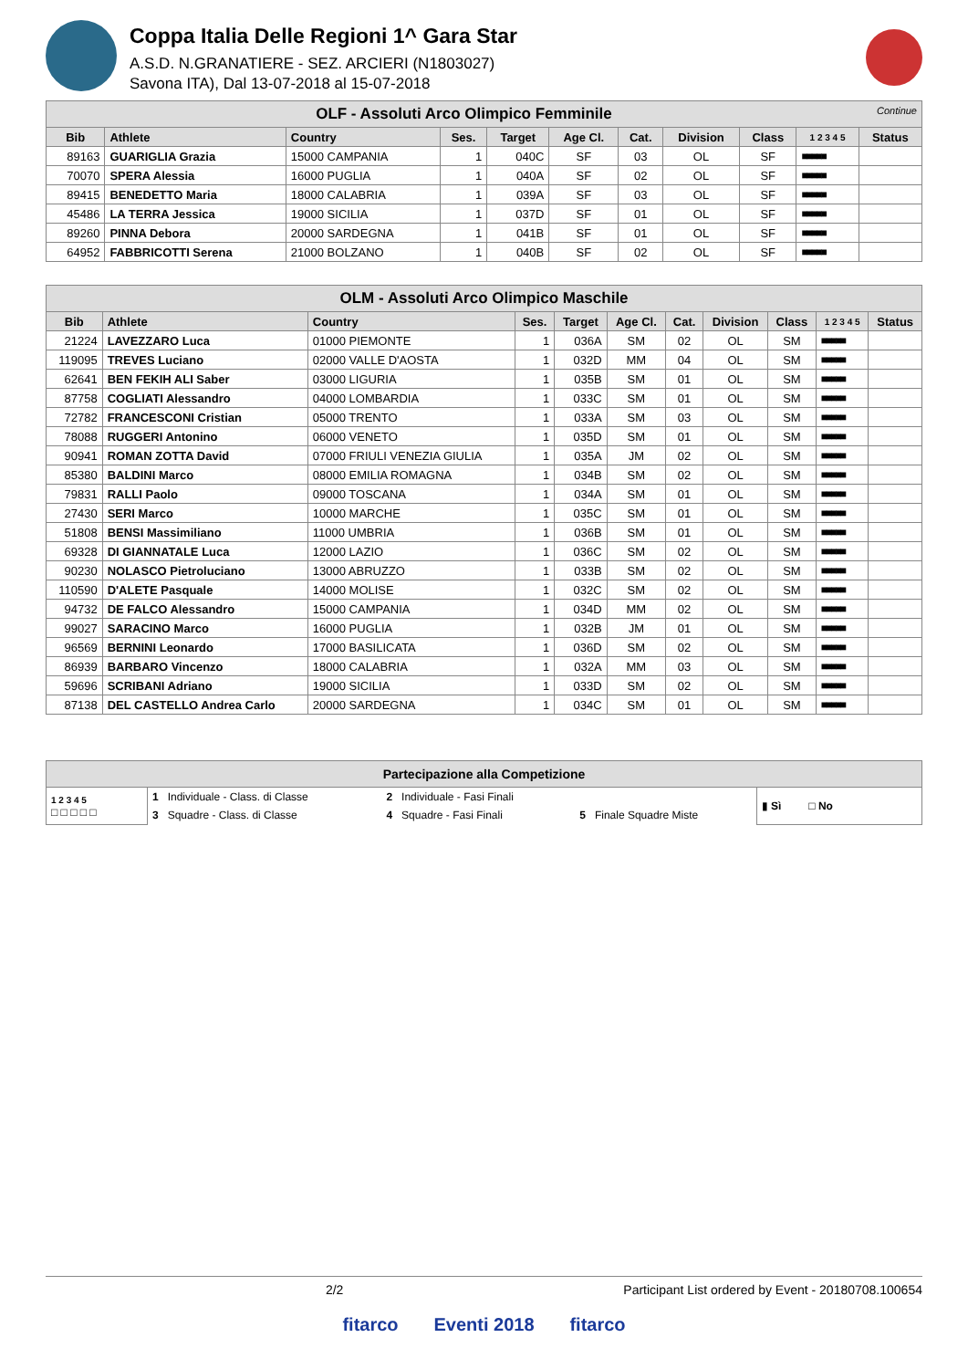Coppa Italia Delle Regioni 1^ Gara Star
A.S.D. N.GRANATIERE - SEZ. ARCIERI (N1803027)
Savona ITA), Dal 13-07-2018 al 15-07-2018
| OLF - Assoluti Arco Olimpico Femminile Continue | | | | | | | | | | |
| Bib | Athlete | Country | Ses. | Target | Age Cl. | Cat. | Division | Class | 1 2 3 4 5 | Status |
| 89163 | GUARIGLIA Grazia | 15000 CAMPANIA | 1 | 040C | SF | 03 | OL | SF | ■■■■■ | |
| 70070 | SPERA Alessia | 16000 PUGLIA | 1 | 040A | SF | 02 | OL | SF | ■■■■■ | |
| 89415 | BENEDETTO Maria | 18000 CALABRIA | 1 | 039A | SF | 03 | OL | SF | ■■■■■ | |
| 45486 | LA TERRA Jessica | 19000 SICILIA | 1 | 037D | SF | 01 | OL | SF | ■■■■■ | |
| 89260 | PINNA Debora | 20000 SARDEGNA | 1 | 041B | SF | 01 | OL | SF | ■■■■■ | |
| 64952 | FABBRICOTTI Serena | 21000 BOLZANO | 1 | 040B | SF | 02 | OL | SF | ■■■■■ | |
| OLM - Assoluti Arco Olimpico Maschile | | | | | | | | | | |
| Bib | Athlete | Country | Ses. | Target | Age Cl. | Cat. | Division | Class | 1 2 3 4 5 | Status |
| 21224 | LAVEZZARO Luca | 01000 PIEMONTE | 1 | 036A | SM | 02 | OL | SM | ■■■■■ | |
| 119095 | TREVES Luciano | 02000 VALLE D'AOSTA | 1 | 032D | MM | 04 | OL | SM | ■■■■■ | |
| 62641 | BEN FEKIH ALI Saber | 03000 LIGURIA | 1 | 035B | SM | 01 | OL | SM | ■■■■■ | |
| 87758 | COGLIATI Alessandro | 04000 LOMBARDIA | 1 | 033C | SM | 01 | OL | SM | ■■■■■ | |
| 72782 | FRANCESCONI Cristian | 05000 TRENTO | 1 | 033A | SM | 03 | OL | SM | ■■■■■ | |
| 78088 | RUGGERI Antonino | 06000 VENETO | 1 | 035D | SM | 01 | OL | SM | ■■■■■ | |
| 90941 | ROMAN ZOTTA David | 07000 FRIULI VENEZIA GIULIA | 1 | 035A | JM | 02 | OL | SM | ■■■■■ | |
| 85380 | BALDINI Marco | 08000 EMILIA ROMAGNA | 1 | 034B | SM | 02 | OL | SM | ■■■■■ | |
| 79831 | RALLI Paolo | 09000 TOSCANA | 1 | 034A | SM | 01 | OL | SM | ■■■■■ | |
| 27430 | SERI Marco | 10000 MARCHE | 1 | 035C | SM | 01 | OL | SM | ■■■■■ | |
| 51808 | BENSI Massimiliano | 11000 UMBRIA | 1 | 036B | SM | 01 | OL | SM | ■■■■■ | |
| 69328 | DI GIANNATALE Luca | 12000 LAZIO | 1 | 036C | SM | 02 | OL | SM | ■■■■■ | |
| 90230 | NOLASCO Pietroluciano | 13000 ABRUZZO | 1 | 033B | SM | 02 | OL | SM | ■■■■■ | |
| 110590 | D'ALETE Pasquale | 14000 MOLISE | 1 | 032C | SM | 02 | OL | SM | ■■■■■ | |
| 94732 | DE FALCO Alessandro | 15000 CAMPANIA | 1 | 034D | MM | 02 | OL | SM | ■■■■■ | |
| 99027 | SARACINO Marco | 16000 PUGLIA | 1 | 032B | JM | 01 | OL | SM | ■■■■■ | |
| 96569 | BERNINI Leonardo | 17000 BASILICATA | 1 | 036D | SM | 02 | OL | SM | ■■■■■ | |
| 86939 | BARBARO Vincenzo | 18000 CALABRIA | 1 | 032A | MM | 03 | OL | SM | ■■■■■ | |
| 59696 | SCRIBANI Adriano | 19000 SICILIA | 1 | 033D | SM | 02 | OL | SM | ■■■■■ | |
| 87138 | DEL CASTELLO Andrea Carlo | 20000 SARDEGNA | 1 | 034C | SM | 01 | OL | SM | ■■■■■ | |
| Partecipazione alla Competizione | | | | |
| 1 2 3 4 5 □ □ □ □ □ | 1 Individuale - Class. di Classe | 2 Individuale - Fasi Finali | | ▮ Sì □ No |
| | 3 Squadre - Class. di Classe | 4 Squadre - Fasi Finali | 5 Finale Squadre Miste | |
2/2 Participant List ordered by Event - 20180708.100654
fitarco Eventi 2018 fitarco